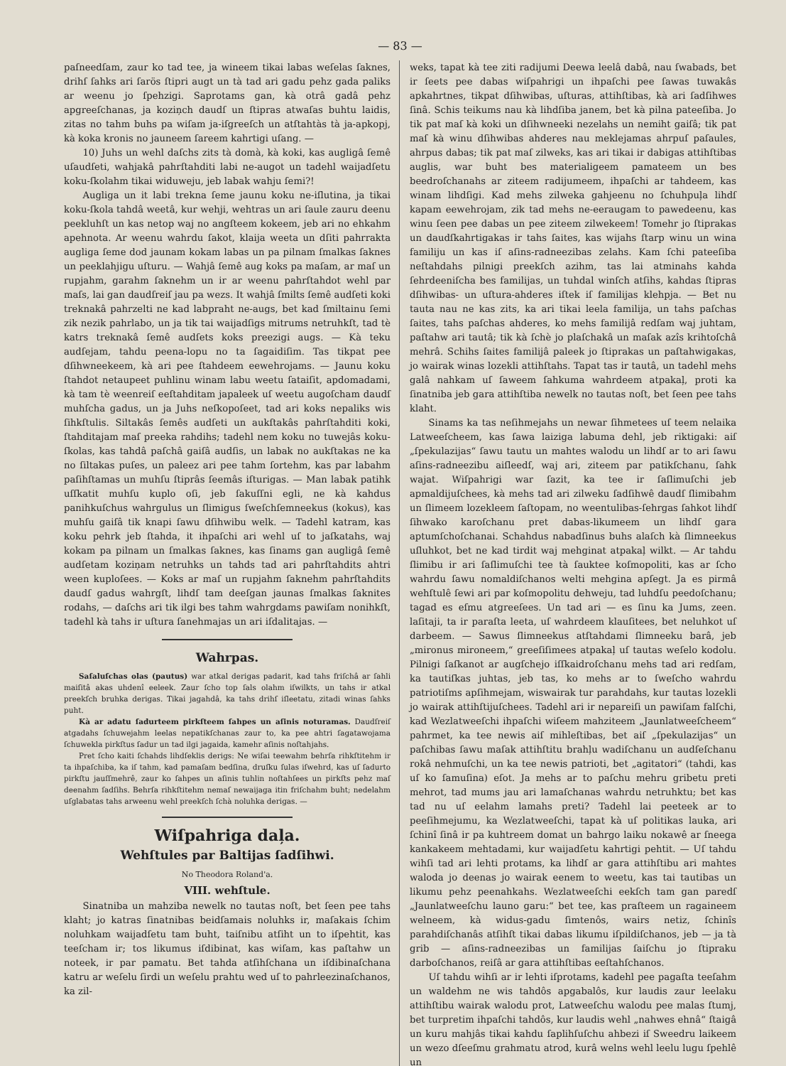— 83 —
paſneedſam, zaur ko tad tee, ja wineem tikai labas weſelas ſaknes, drihſ ſahks ari ſarös ſtipri augt un tà tad ari gadu pehz gada paliks ar weenu jo ſpehzigi. Saprotams gan, kà otrâ gadâ pehz apgreeſchanas, ja koziņch daudſ un ſtipras atwaſas buhtu laidis, zitas no tahm buhs pa wiſam ja-iſgreeſch un atſtahtàs tà ja-apkopj, kà koka kronis no jauneem ſareem kahrtigi uſang. —
10) Juhs un wehl daſchs zits tà domà, kà koki, kas augligâ ſemê uſaudſeti, wahjakâ pahrſtahditi labi ne-augot un tadehl waijadſetu koku-ſkolahm tikai widuweju, jeb labak wahju ſemi?!
Augliga un it labi trekna ſeme jaunu koku ne-iſlutina, ja tikai koku-ſkola tahdâ weetâ, kur wehji, wehtras un ari ſaule zauru deenu peekluhſt un kas netop waj no angſteem kokeem, jeb ari no ehkahm apehnota. Ar weenu wahrdu ſakot, klaija weeta un dſiti pahrrakta augliga ſeme dod jaunam kokam labas un pa pilnam ſmalkas ſaknes un peeklahjigu uſturu. — Wahjâ ſemê aug koks pa maſam, ar maſ un rupjahm, garahm ſaknehm un ir ar weenu pahrſtahdot wehl par maſs, lai gan daudſreiſ jau pa wezs. It wahjâ ſmilts ſemê audſeti koki treknakâ pahrzelti ne kad labpraht ne-augs, bet kad ſmiltainu ſemi zik nezik pahrlabo, un ja tik tai waijadſigs mitrums netruhkſt, tad tè katrs treknakâ ſemê audſets koks preezigi augs. — Kà teku audſejam, tahdu peena-lopu no ta ſagaidiſim. Tas tikpat pee dſihwneekeem, kà ari pee ſtahdeem eewehrojams. — Jaunu koku ſtahdot netaupeet puhlinu winam labu weetu ſataiſit, apdomadami, kà tam tè weenreiſ eeſtahditam japaleek uſ weetu augoſcham daudſ muhſcha gadus, un ja Juhs neſkopoſeet, tad ari koks nepaliks wis ſihkſtulis. Siltakâs ſemês audſeti un aukſtakâs pahrſtahditi koki, ſtahditajam maſ preeka rahdihs; tadehl nem koku no tuwejâs koku-ſkolas, kas tahdâ paſchâ gaiſâ audſis, un labak no aukſtakas ne ka no ſiltakas puſes, un paleez ari pee tahm ſortehm, kas par labahm paſihſtamas un muhſu ſtiprâs ſeemâs iſturigas. — Man labak patihk uſſkatit muhſu kuplo oſi, jeb ſakuſſni egli, ne kà kahdus panihkuſchus wahrgulus un ſlimigus ſweſchſemneekus (kokus), kas muhſu gaiſâ tik knapi ſawu dſihwibu welk. — Tadehl katram, kas koku pehrk jeb ſtahda, it ihpaſchi ari wehl uſ to jaſkatahs, waj kokam pa pilnam un ſmalkas ſaknes, kas ſinams gan augligâ ſemê audſetam koziņam netruhks un tahds tad ari pahrſtahdits ahtri ween kuploſees. — Koks ar maſ un rupjahm ſaknehm pahrſtahdits daudſ gadus wahrgſt, lihdſ tam deeſgan jaunas ſmalkas ſaknites rodahs, — daſchs ari tik ilgi bes tahm wahrgdams pawiſam nonihkſt, tadehl kà tahs ir uſtura ſanehmajas un ari iſdalitajas. —
Wahrpas.
Saſaluſchas olas (pautus) war atkal derigas padarit, kad tahs friſchâ ar ſahli maiſitâ akas uhdenî eeleek. Zaur ſcho top ſals olahm iſwilkts, un tahs ir atkal preekſch bruhka derigas. Tikai jagahdâ, ka tahs drihſ iſleetatu, zitadi winas ſahks puht.
Kà ar adatu ſadurteem pirkſteem ſahpes un aſinis noturamas. Daudſreiſ atgadahs ſchuwejahm leelas nepatikſchanas zaur to, ka pee ahtri ſagatawojama ſchuwekla pirkſtus ſadur un tad ilgi jagaida, kamehr aſinis noſtahjahs.
Pret ſcho kaiti ſchahds lihdſeklis derigs: Ne wiſai teewahm behrſa rihkſtitehm ir ta ihpaſchiba, ka iſ tahm, kad pamaſam bedſina, druſku ſulas iſwehrd, kas uſ ſadurto pirkſtu jauſſmehrê, zaur ko ſahpes un aſinis tuhlin noſtahſees un pirkſts pehz maſ deenahm ſadſihs. Behrſa rihkſtitehm nemaſ newaijaga itin friſchahm buht; nedelahm uſglabatas tahs arweenu wehl preekſch ſchà noluhka derigas. —
Wiſpahriga daļa.
Wehſtules par Baltijas ſadſihwi.
No Theodora Roland'a.
VIII. wehſtule.
Sinatniba un mahziba newelk no tautas noſt, bet ſeen pee tahs klaht; jo katras ſinatnibas beidſamais noluhks ir, maſakais ſchim noluhkam waijadſetu tam buht, taiſnibu atſiht un to iſpehtit, kas teeſcham ir; tos likumus iſdibinat, kas wiſam, kas paſtahw un noteek, ir par pamatu. Bet tahda atſihſchana un iſdibinaſchana katru ar weſelu ſirdi un weſelu prahtu wed uſ to pahrleezinaſchanos, ka zil-
weks, tapat kà tee ziti radijumi Deewa leelâ dabâ, nau ſwabads, bet ir ſeets pee dabas wiſpahrigi un ihpaſchi pee ſawas tuwakâs apkahrtnes, tikpat dſihwibas, uſturas, attihſtibas, kà ari ſadſihwes ſinâ. Schis teikums nau kà lihdſiba janem, bet kà pilna pateeſiba. Jo tik pat maſ kà koki un dſihwneeki nezelahs un nemiht gaiſâ; tik pat maſ kà winu dſihwibas ahderes nau meklejamas ahrpuſ paſaules, ahrpus dabas; tik pat maſ zilweks, kas ari tikai ir dabigas attihſtibas auglis, war buht bes materialigeem pamateem un bes beedroſchanahs ar ziteem radijumeem, ihpaſchi ar tahdeem, kas winam lihdſigi. Kad mehs zilweka gahjeenu no ſchuhpuļa lihdſ kapam eewehrojam, zik tad mehs ne-eeraugam to pawedeenu, kas winu ſeen pee dabas un pee ziteem zilwekeem! Tomehr jo ſtiprakas un daudſkahrtigakas ir tahs ſaites, kas wijahs ſtarp winu un wina familiju un kas iſ aſins-radneezibas zelahs. Kam ſchi pateeſiba neſtahdahs pilnigi preekſch azihm, tas lai atminahs kahda ſehrdeeniſcha bes familijas, un tuhdal winſch atſihs, kahdas ſtipras dſihwibas- un uſtura-ahderes iſtek iſ familijas klehpja. — Bet nu tauta nau ne kas zits, ka ari tikai leela familija, un tahs paſchas ſaites, tahs paſchas ahderes, ko mehs familijâ redſam waj juhtam, paſtahw ari tautâ; tik kà ſchè jo plaſchakâ un maſak azîs krihtoſchâ mehrâ. Schihs ſaites familijâ paleek jo ſtiprakas un paſtahwigakas, jo wairak winas lozekli attihſtahs. Tapat tas ir tautâ, un tadehl mehs galâ nahkam uſ ſaweem ſahkuma wahrdeem atpakaļ, proti ka ſinatniba jeb gara attihſtiba newelk no tautas noſt, bet ſeen pee tahs klaht.
Sinams ka tas neſihmejahs un newar ſihmetees uſ teem nelaika Latweeſcheem, kas ſawa laiziga labuma dehl, jeb riktigaki: aiſ „ſpekulazijas“ ſawu tautu un mahtes walodu un lihdſ ar to ari ſawu aſins-radneezibu aiſleedſ, waj ari, ziteem par patikſchanu, ſahk wajat. Wiſpahrigi war ſazit, ka tee ir ſaſlimuſchi jeb apmaldijuſchees, kà mehs tad ari zilweku ſadſihwê daudſ ſlimibahm un ſlimeem lozekleem ſaſtopam, no weentulibas-ſehrgas ſahkot lihdſ ſihwako karoſchanu pret dabas-likumeem un lihdſ gara aptumſchoſchanai. Schahdus nabadſinus buhs alaſch kà ſlimneekus uſluhkot, bet ne kad tirdit waj mehginat atpakaļ wilkt. — Ar tahdu ſlimibu ir ari ſaſlimuſchi tee tà ſauktee koſmopoliti, kas ar ſcho wahrdu ſawu nomaldiſchanos welti mehgina apſegt. Ja es pirmâ wehſtulê ſewi ari par koſmopolitu dehweju, tad luhdſu peedoſchanu; tagad es eſmu atgreeſees. Un tad ari — es ſinu ka Jums, zeen. laſitaji, ta ir paraſta leeta, uſ wahrdeem klauſitees, bet neluhkot uſ darbeem. — Sawus ſlimneekus atſtahdami ſlimneeku barâ, jeb „mironus mironeem,“ greeſiſimees atpakaļ uſ tautas weſelo kodolu. Pilnigi ſaſkanot ar augſchejo iſſkaidroſchanu mehs tad ari redſam, ka tautiſkas juhtas, jeb tas, ko mehs ar to ſweſcho wahrdu patriotiſms apſihmejam, wiswairak tur parahdahs, kur tautas lozekli jo wairak attihſtijuſchees. Tadehl ari ir nepareiſi un pawiſam falſchi, kad Wezlatweeſchi ihpaſchi wiſeem mahziteem „Jaunlatweeſcheem“ pahrmet, ka tee newis aiſ mihleſtibas, bet aiſ „ſpekulazijas“ un paſchibas ſawu maſak attihſtitu brahļu wadiſchanu un audſeſchanu rokâ nehmuſchi, un ka tee newis patrioti, bet „agitatori“ (tahdi, kas uſ ko ſamuſina) eſot. Ja mehs ar to paſchu mehru gribetu preti mehrot, tad mums jau ari lamaſchanas wahrdu netruhktu; bet kas tad nu uſ eelahm lamahs preti? Tadehl lai peeteek ar to peeſihmejumu, ka Wezlatweeſchi, tapat kà uſ politikas lauka, ari ſchinî ſinâ ir pa kuhtreem domat un bahrgo laiku nokawê ar ſneega kankakeem mehtadami, kur waijadſetu kahrtigi pehtit. — Uſ tahdu wihſi tad ari lehti protams, ka lihdſ ar gara attihſtibu ari mahtes waloda jo deenas jo wairak eenem to weetu, kas tai tautibas un likumu pehz peenahkahs. Wezlatweeſchi eekſch tam gan paredſ „Jaunlatweeſchu launo garu:“ bet tee, kas praſteem un ragaineem welneem, kà widus-gadu ſimtenôs, wairs netiz, ſchinîs parahdiſchanâs atſihſt tikai dabas likumu iſpildiſchanos, jeb — ja tà grib — aſins-radneezibas un familijas ſaiſchu jo ſtipraku darboſchanos, reiſâ ar gara attihſtibas eeſtahſchanos.
Uſ tahdu wihſi ar ir lehti iſprotams, kadehl pee pagaſta teeſahm un waldehm ne wis tahdôs apgabalôs, kur laudis zaur leelaku attihſtibu wairak walodu prot, Latweeſchu walodu pee malas ſtumj, bet turpretim ihpaſchi tahdôs, kur laudis wehl „nahwes ehnâ“ ſtaigâ un kuru mahjâs tikai kahdu ſaplihſuſchu ahbezi iſ Sweedru laikeem un wezo dſeeſmu grahmatu atrod, kurâ welns wehl leelu lugu ſpehlê un